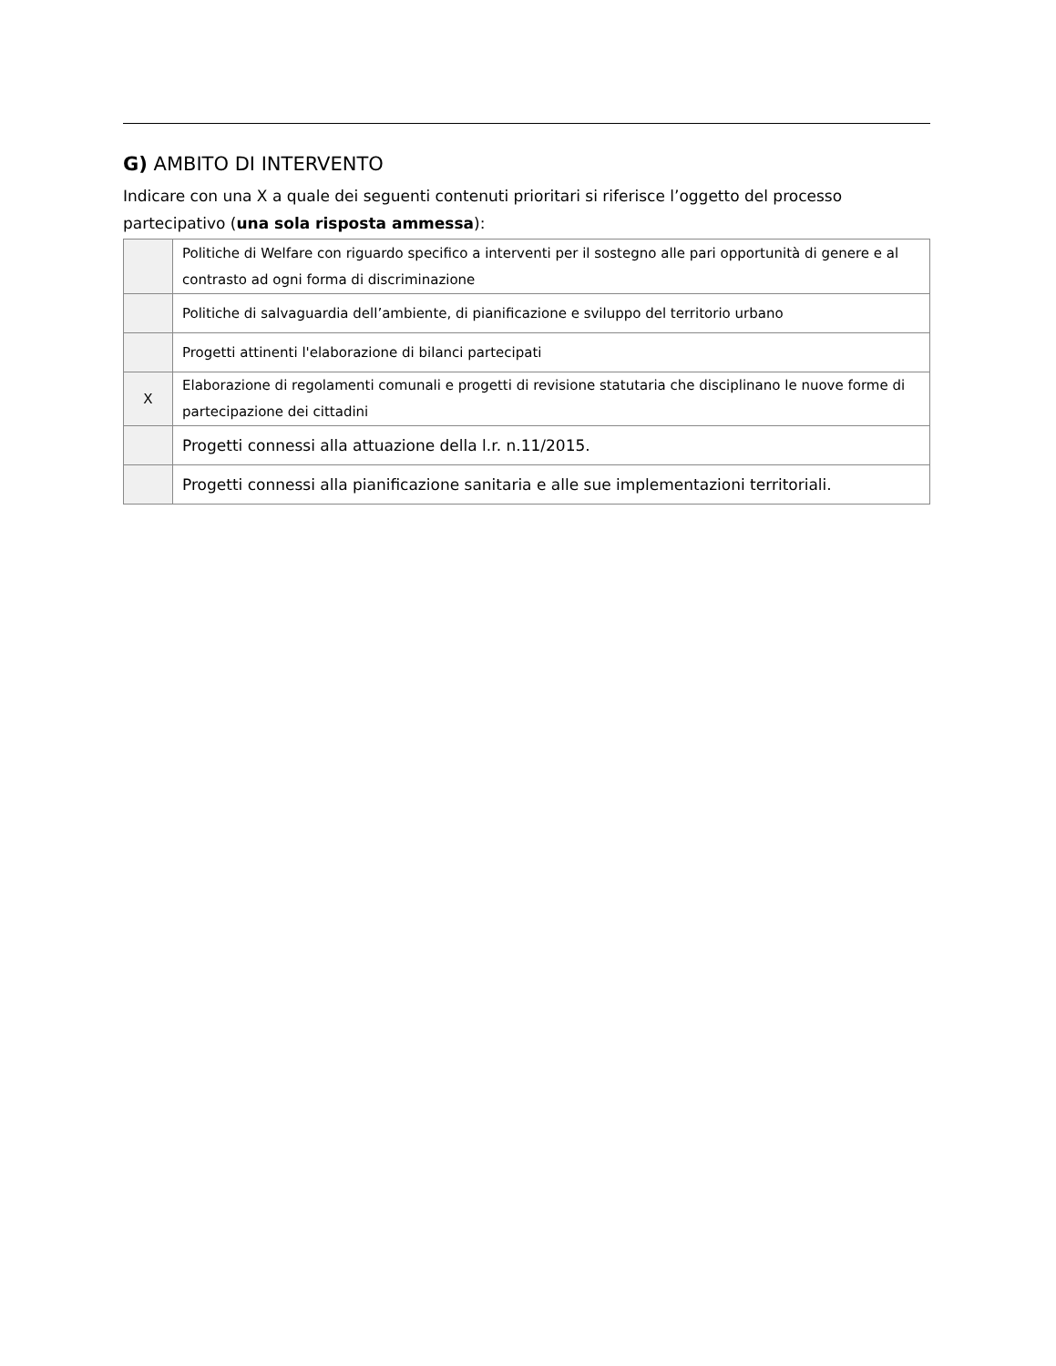G) AMBITO DI INTERVENTO
Indicare con una X a quale dei seguenti contenuti prioritari si riferisce l’oggetto del processo partecipativo (una sola risposta ammessa):
| | Politiche di Welfare con riguardo specifico a interventi per il sostegno alle pari opportunità di genere e al contrasto ad ogni forma di discriminazione |
| | Politiche di salvaguardia dell’ambiente, di pianificazione e sviluppo del territorio urbano |
| | Progetti attinenti l'elaborazione di bilanci partecipati |
| X | Elaborazione di regolamenti comunali e progetti di revisione statutaria che disciplinano le nuove forme di partecipazione dei cittadini |
| | Progetti connessi alla attuazione della l.r. n.11/2015. |
| | Progetti connessi alla pianificazione sanitaria e alle sue implementazioni territoriali. |